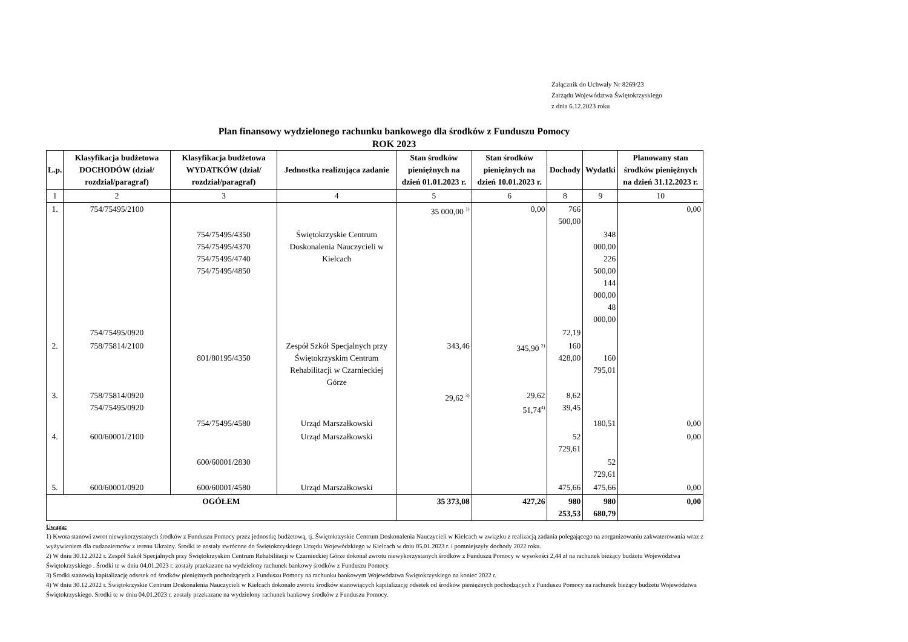Załącznik do Uchwały Nr 8269/23
Zarządu Województwa Świętokrzyskiego
z dnia 6.12.2023 roku
Plan finansowy wydzielonego rachunku bankowego dla środków z Funduszu Pomocy
ROK 2023
| L.p. | Klasyfikacja budżetowa DOCHODÓW (dział/ rozdział/paragraf) | Klasyfikacja budżetowa WYDATKÓW (dział/ rozdział/paragraf) | Jednostka realizująca zadanie | Stan środków pieniężnych na dzień 01.01.2023 r. | Stan środków pieniężnych na dzień 10.01.2023 r. | Dochody | Wydatki | Planowany stan środków pieniężnych na dzień 31.12.2023 r. |
| --- | --- | --- | --- | --- | --- | --- | --- | --- |
| 1 | 2 | 3 | 4 | 5 | 6 | 8 | 9 | 10 |
| 1. | 754/75495/2100 | | | 35 000,00 <sup>1)</sup> | 0,00 | 766 500,00 | | 0,00 |
| | | 754/75495/4350 754/75495/4370 754/75495/4740 754/75495/4850 | Świętokrzyskie Centrum Doskonalenia Nauczycieli w Kielcach | | | | 348 000,00 226 500,00 144 000,00 48 000,00 | |
| | 754/75495/0920 | | | | | 72,19 | | |
| 2. | 758/75814/2100 | 801/80195/4350 | Zespół Szkół Specjalnych przy Świętokrzyskim Centrum Rehabilitacji w Czarnieckiej Górze | 343,46 | 345,90 <sup>2)</sup> | 160 428,00 | 160 795,01 | |
| 3. | 758/75814/0920 754/75495/0920 | | | 29,62 <sup>3)</sup> | 29,62 51,74<sup>4)</sup> | 8,62 39,45 | | |
| | | 754/75495/4580 | Urząd Marszałkowski | | | | 180,51 | 0,00 |
| 4. | 600/60001/2100 | | Urząd Marszałkowski | | | 52 729,61 | | 0,00 |
| | | 600/60001/2830 | | | | | 52 729,61 | |
| 5. | 600/60001/0920 | 600/60001/4580 | Urząd Marszałkowski | | | 475,66 | 475,66 | 0,00 |
| OGÓŁEM | | | | 35 373,08 | 427,26 | 980 253,53 | 980 680,79 | 0,00 |
Uwaga:
1) Kwota stanowi zwrot niewykorzystanych środków z Funduszu Pomocy przez jednostkę budżetową, tj. Świętokrzyskie Centrum Doskonalenia Nauczycieli w Kielcach w związku z realizacją zadania polegającego na zorganizowaniu zakwaterowania wraz z wyżywieniem dla cudzoziemców z terenu Ukrainy. Środki te zostały zwrócone do Świętokrzyskiego Urzędu Wojewódzkiego w Kielcach w dniu 05.01.2023 r. i pomniejszyły dochody 2022 roku.
2) W dniu 30.12.2022 r. Zespół Szkół Specjalnych przy Świętokrzyskim Centrum Rehabilitacji w Czarnieckiej Górze dokonał zwrotu niewykorzystanych środków z Funduszu Pomocy w wysokości 2,44 zł na rachunek bieżący budżetu Województwa Świętokrzyskiego . Środki te w dniu 04.01.2023 r. zostały przekazane na wydzielony rachunek bankowy środków z Funduszu Pomocy.
3) Środki stanowią kapitalizację odsetek od środków pieniężnych pochodzących z Funduszu Pomocy na rachunku bankowym Województwa Świętokrzyskiego na koniec 2022 r.
4) W dniu 30.12.2022 r. Świętokrzyskie Centrum Doskonalenia Nauczycieli w Kielcach dokonało zwrotu środków stanowiących kapitalizację odsetek od środków pieniężnych pochodzących z Funduszu Pomocy na rachunek bieżący budżetu Województwa Świętokrzyskiego. Srodki te w dniu 04.01.2023 r. zostały przekazane na wydzielony rachunek bankowy środków z Funduszu Pomocy.